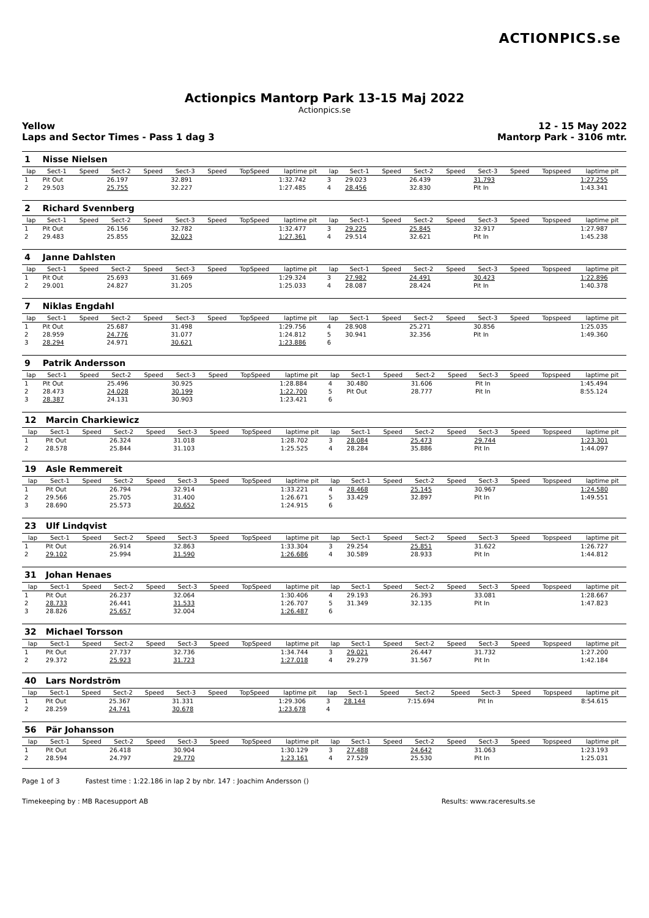ACTIONPICS.se
Actionpics Mantorp Park 13-15 Maj 2022
Actionpics.se
Yellow
Laps and Sector Times - Pass 1 dag 3
12 - 15 May 2022
Mantorp Park - 3106 mtr.
| 1 | Nisse Nielsen | | | | | | | | | | | | | | | | |
| lap | Sect-1 | Speed | Sect-2 | Speed | Sect-3 | Speed | TopSpeed | laptime pit | lap | Sect-1 | Speed | Sect-2 | Speed | Sect-3 | Speed | Topspeed | laptime pit |
| 1 | Pit Out | | 26.197 | | 32.891 | | | 1:32.742 | 3 | 29.023 | | 26.439 | | 31.793 | | | 1:27.255 |
| 2 | 29.503 | | 25.755 | | 32.227 | | | 1:27.485 | 4 | 28.456 | | 32.830 | | Pit In | | | 1:43.341 |
| 2 | Richard Svennberg | | | | | | | | | | | | | | | | |
| lap | Sect-1 | Speed | Sect-2 | Speed | Sect-3 | Speed | TopSpeed | laptime pit | lap | Sect-1 | Speed | Sect-2 | Speed | Sect-3 | Speed | Topspeed | laptime pit |
| 1 | Pit Out | | 26.156 | | 32.782 | | | 1:32.477 | 3 | 29.225 | | 25.845 | | 32.917 | | | 1:27.987 |
| 2 | 29.483 | | 25.855 | | 32.023 | | | 1:27.361 | 4 | 29.514 | | 32.621 | | Pit In | | | 1:45.238 |
| 4 | Janne Dahlsten | | | | | | | | | | | | | | | | |
| lap | Sect-1 | Speed | Sect-2 | Speed | Sect-3 | Speed | TopSpeed | laptime pit | lap | Sect-1 | Speed | Sect-2 | Speed | Sect-3 | Speed | Topspeed | laptime pit |
| 1 | Pit Out | | 25.693 | | 31.669 | | | 1:29.324 | 3 | 27.982 | | 24.491 | | 30.423 | | | 1:22.896 |
| 2 | 29.001 | | 24.827 | | 31.205 | | | 1:25.033 | 4 | 28.087 | | 28.424 | | Pit In | | | 1:40.378 |
| 7 | Niklas Engdahl | | | | | | | | | | | | | | | | |
| lap | Sect-1 | Speed | Sect-2 | Speed | Sect-3 | Speed | TopSpeed | laptime pit | lap | Sect-1 | Speed | Sect-2 | Speed | Sect-3 | Speed | Topspeed | laptime pit |
| 1 | Pit Out | | 25.687 | | 31.498 | | | 1:29.756 | 4 | 28.908 | | 25.271 | | 30.856 | | | 1:25.035 |
| 2 | 28.959 | | 24.776 | | 31.077 | | | 1:24.812 | 5 | 30.941 | | 32.356 | | Pit In | | | 1:49.360 |
| 3 | 28.294 | | 24.971 | | 30.621 | | | 1:23.886 | 6 | | | | | | | | |
| 9 | Patrik Andersson | | | | | | | | | | | | | | | | |
| lap | Sect-1 | Speed | Sect-2 | Speed | Sect-3 | Speed | TopSpeed | laptime pit | lap | Sect-1 | Speed | Sect-2 | Speed | Sect-3 | Speed | Topspeed | laptime pit |
| 1 | Pit Out | | 25.496 | | 30.925 | | | 1:28.884 | 4 | 30.480 | | 31.606 | | Pit In | | | 1:45.494 |
| 2 | 28.473 | | 24.028 | | 30.199 | | | 1:22.700 | 5 | Pit Out | | 28.777 | | Pit In | | | 8:55.124 |
| 3 | 28.387 | | 24.131 | | 30.903 | | | 1:23.421 | 6 | | | | | | | | |
| 12 | Marcin Charkiewicz | | | | | | | | | | | | | | | | |
| lap | Sect-1 | Speed | Sect-2 | Speed | Sect-3 | Speed | TopSpeed | laptime pit | lap | Sect-1 | Speed | Sect-2 | Speed | Sect-3 | Speed | Topspeed | laptime pit |
| 1 | Pit Out | | 26.324 | | 31.018 | | | 1:28.702 | 3 | 28.084 | | 25.473 | | 29.744 | | | 1:23.301 |
| 2 | 28.578 | | 25.844 | | 31.103 | | | 1:25.525 | 4 | 28.284 | | 35.886 | | Pit In | | | 1:44.097 |
| 19 | Asle Remmereit | | | | | | | | | | | | | | | | |
| lap | Sect-1 | Speed | Sect-2 | Speed | Sect-3 | Speed | TopSpeed | laptime pit | lap | Sect-1 | Speed | Sect-2 | Speed | Sect-3 | Speed | Topspeed | laptime pit |
| 1 | Pit Out | | 26.794 | | 32.914 | | | 1:33.221 | 4 | 28.468 | | 25.145 | | 30.967 | | | 1:24.580 |
| 2 | 29.566 | | 25.705 | | 31.400 | | | 1:26.671 | 5 | 33.429 | | 32.897 | | Pit In | | | 1:49.551 |
| 3 | 28.690 | | 25.573 | | 30.652 | | | 1:24.915 | 6 | | | | | | | | |
| 23 | Ulf Lindqvist | | | | | | | | | | | | | | | | |
| lap | Sect-1 | Speed | Sect-2 | Speed | Sect-3 | Speed | TopSpeed | laptime pit | lap | Sect-1 | Speed | Sect-2 | Speed | Sect-3 | Speed | Topspeed | laptime pit |
| 1 | Pit Out | | 26.914 | | 32.863 | | | 1:33.304 | 3 | 29.254 | | 25.851 | | 31.622 | | | 1:26.727 |
| 2 | 29.102 | | 25.994 | | 31.590 | | | 1:26.686 | 4 | 30.589 | | 28.933 | | Pit In | | | 1:44.812 |
| 31 | Johan Henaes | | | | | | | | | | | | | | | | |
| lap | Sect-1 | Speed | Sect-2 | Speed | Sect-3 | Speed | TopSpeed | laptime pit | lap | Sect-1 | Speed | Sect-2 | Speed | Sect-3 | Speed | Topspeed | laptime pit |
| 1 | Pit Out | | 26.237 | | 32.064 | | | 1:30.406 | 4 | 29.193 | | 26.393 | | 33.081 | | | 1:28.667 |
| 2 | 28.733 | | 26.441 | | 31.533 | | | 1:26.707 | 5 | 31.349 | | 32.135 | | Pit In | | | 1:47.823 |
| 3 | 28.826 | | 25.657 | | 32.004 | | | 1:26.487 | 6 | | | | | | | | |
| 32 | Michael Torsson | | | | | | | | | | | | | | | | |
| lap | Sect-1 | Speed | Sect-2 | Speed | Sect-3 | Speed | TopSpeed | laptime pit | lap | Sect-1 | Speed | Sect-2 | Speed | Sect-3 | Speed | Topspeed | laptime pit |
| 1 | Pit Out | | 27.737 | | 32.736 | | | 1:34.744 | 3 | 29.021 | | 26.447 | | 31.732 | | | 1:27.200 |
| 2 | 29.372 | | 25.923 | | 31.723 | | | 1:27.018 | 4 | 29.279 | | 31.567 | | Pit In | | | 1:42.184 |
| 40 | Lars Nordström | | | | | | | | | | | | | | | | |
| lap | Sect-1 | Speed | Sect-2 | Speed | Sect-3 | Speed | TopSpeed | laptime pit | lap | Sect-1 | Speed | Sect-2 | Speed | Sect-3 | Speed | Topspeed | laptime pit |
| 1 | Pit Out | | 25.367 | | 31.331 | | | 1:29.306 | 3 | 28.144 | | 7:15.694 | | Pit In | | | 8:54.615 |
| 2 | 28.259 | | 24.741 | | 30.678 | | | 1:23.678 | 4 | | | | | | | | |
| 56 | Pär Johansson | | | | | | | | | | | | | | | | |
| lap | Sect-1 | Speed | Sect-2 | Speed | Sect-3 | Speed | TopSpeed | laptime pit | lap | Sect-1 | Speed | Sect-2 | Speed | Sect-3 | Speed | Topspeed | laptime pit |
| 1 | Pit Out | | 26.418 | | 30.904 | | | 1:30.129 | 3 | 27.488 | | 24.642 | | 31.063 | | | 1:23.193 |
| 2 | 28.594 | | 24.797 | | 29.770 | | | 1:23.161 | 4 | 27.529 | | 25.530 | | Pit In | | | 1:25.031 |
Page 1 of 3 Fastest time : 1:22.186 in lap 2 by nbr. 147 : Joachim Andersson ()
Timekeeping by : MB Racesupport AB Results: www.raceresults.se